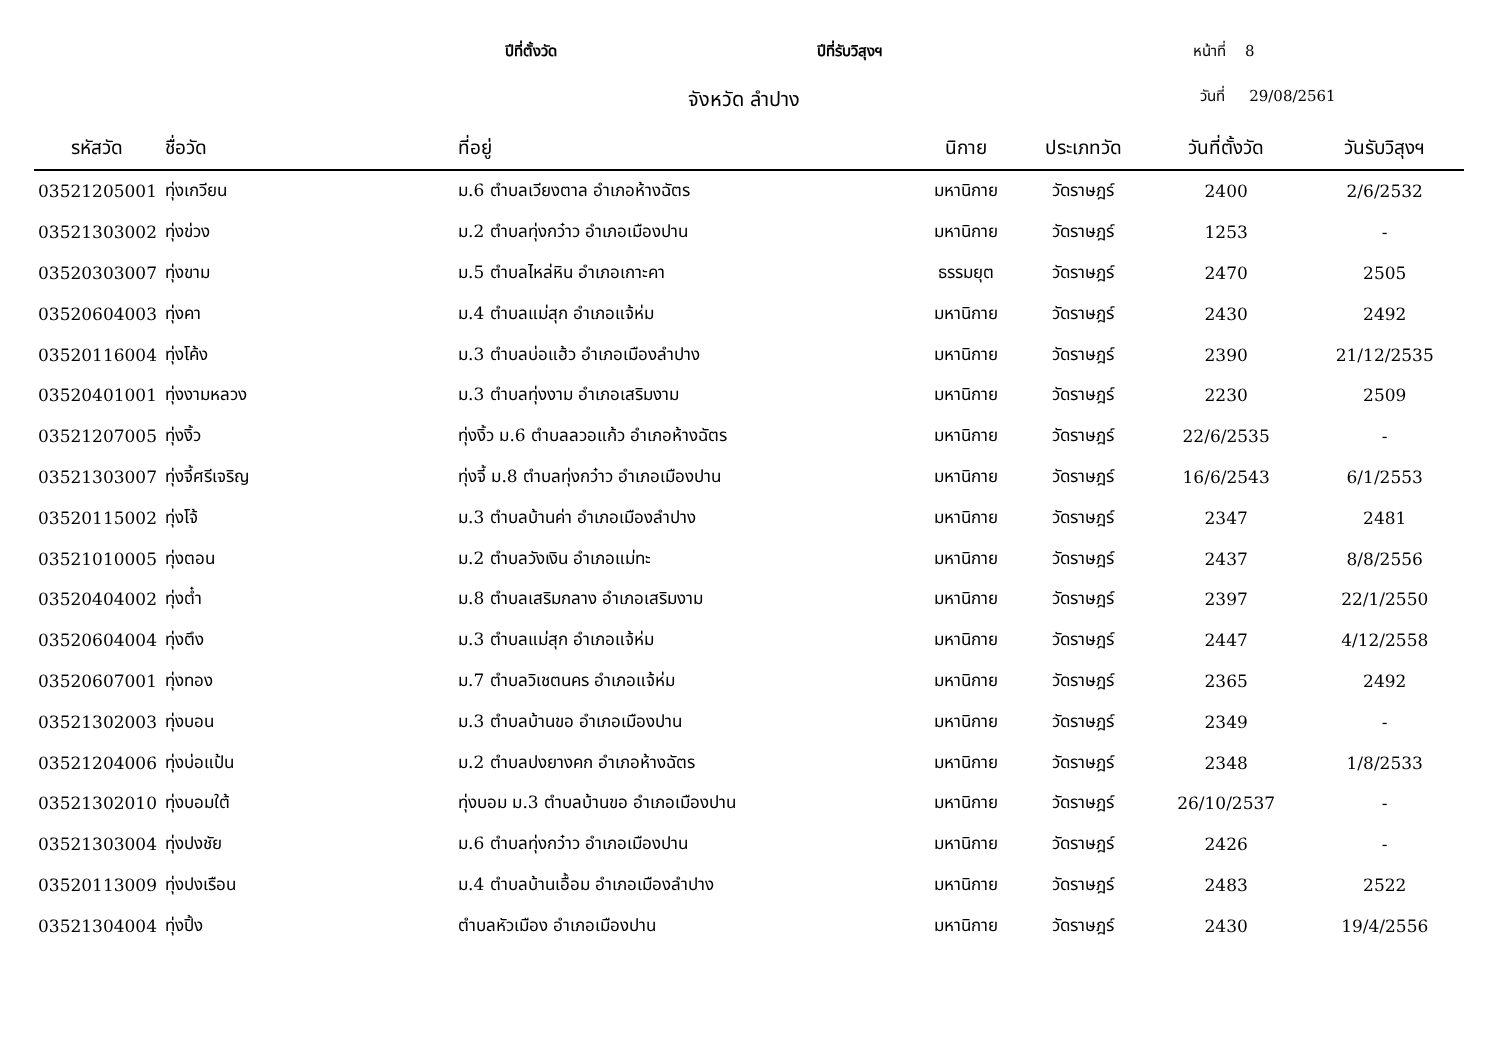ปีที่ตั้งวัด ปีที่รับวิสุงฯ หน้าที่ 8
จังหวัด ลำปาง วันที่ 29/08/2561
| รหัสวัด | ชื่อวัด | ที่อยู่ | นิกาย | ประเภทวัด | วันที่ตั้งวัด | วันรับวิสุงฯ |
| --- | --- | --- | --- | --- | --- | --- |
| 03521205001 | ทุ่งเกวียน | ม.6 ตำบลเวียงตาล อำเภอห้างฉัตร | มหานิกาย | วัดราษฎร์ | 2400 | 2/6/2532 |
| 03521303002 | ทุ่งข่วง | ม.2 ตำบลทุ่งกว๋าว อำเภอเมืองปาน | มหานิกาย | วัดราษฎร์ | 1253 | - |
| 03520303007 | ทุ่งขาม | ม.5 ตำบลไหล่หิน อำเภอเกาะคา | ธรรมยุต | วัดราษฎร์ | 2470 | 2505 |
| 03520604003 | ทุ่งคา | ม.4 ตำบลแม่สุก อำเภอแจ้ห่ม | มหานิกาย | วัดราษฎร์ | 2430 | 2492 |
| 03520116004 | ทุ่งโค้ง | ม.3 ตำบลบ่อแฮ้ว อำเภอเมืองลำปาง | มหานิกาย | วัดราษฎร์ | 2390 | 21/12/2535 |
| 03520401001 | ทุ่งงามหลวง | ม.3 ตำบลทุ่งงาม อำเภอเสริมงาม | มหานิกาย | วัดราษฎร์ | 2230 | 2509 |
| 03521207005 | ทุ่งงิ้ว | ทุ่งงิ้ว ม.6 ตำบลลวอแก้ว อำเภอห้างฉัตร | มหานิกาย | วัดราษฎร์ | 22/6/2535 | - |
| 03521303007 | ทุ่งจี้ศรีเจริญ | ทุ่งจี้ ม.8 ตำบลทุ่งกว๋าว อำเภอเมืองปาน | มหานิกาย | วัดราษฎร์ | 16/6/2543 | 6/1/2553 |
| 03520115002 | ทุ่งโจ้ | ม.3 ตำบลบ้านค่า อำเภอเมืองลำปาง | มหานิกาย | วัดราษฎร์ | 2347 | 2481 |
| 03521010005 | ทุ่งตอน | ม.2 ตำบลวังเงิน อำเภอแม่ทะ | มหานิกาย | วัดราษฎร์ | 2437 | 8/8/2556 |
| 03520404002 | ทุ่งต๋ำ | ม.8 ตำบลเสริมกลาง อำเภอเสริมงาม | มหานิกาย | วัดราษฎร์ | 2397 | 22/1/2550 |
| 03520604004 | ทุ่งตึง | ม.3 ตำบลแม่สุก อำเภอแจ้ห่ม | มหานิกาย | วัดราษฎร์ | 2447 | 4/12/2558 |
| 03520607001 | ทุ่งทอง | ม.7 ตำบลวิเชตนคร อำเภอแจ้ห่ม | มหานิกาย | วัดราษฎร์ | 2365 | 2492 |
| 03521302003 | ทุ่งบอน | ม.3 ตำบลบ้านขอ อำเภอเมืองปาน | มหานิกาย | วัดราษฎร์ | 2349 | - |
| 03521204006 | ทุ่งบ่อแป้น | ม.2 ตำบลปงยางคก อำเภอห้างฉัตร | มหานิกาย | วัดราษฎร์ | 2348 | 1/8/2533 |
| 03521302010 | ทุ่งบอมใต้ | ทุ่งบอม ม.3 ตำบลบ้านขอ อำเภอเมืองปาน | มหานิกาย | วัดราษฎร์ | 26/10/2537 | - |
| 03521303004 | ทุ่งปงชัย | ม.6 ตำบลทุ่งกว๋าว อำเภอเมืองปาน | มหานิกาย | วัดราษฎร์ | 2426 | - |
| 03520113009 | ทุ่งปงเรือน | ม.4 ตำบลบ้านเอื้อม อำเภอเมืองลำปาง | มหานิกาย | วัดราษฎร์ | 2483 | 2522 |
| 03521304004 | ทุ่งปิ้ง | ตำบลหัวเมือง อำเภอเมืองปาน | มหานิกาย | วัดราษฎร์ | 2430 | 19/4/2556 |